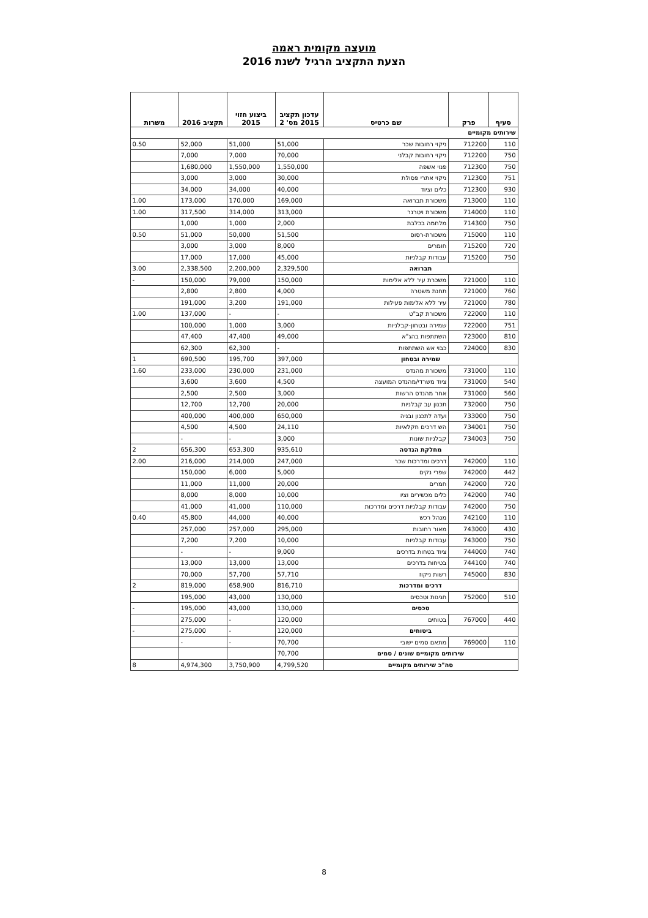מועצה מקומית ראמה
הצעת התקציב הרגיל לשנת 2016
| סעיף | פרק | שם כרטיס | עדכון תקציב 2015 מס' 2 | ביצוע חזוי 2015 | תקציב 2016 | משרות |
| --- | --- | --- | --- | --- | --- | --- |
| שירותים מקומיים | | | | | | |
| 110 | 712200 | ניקוי רחובות שכר | 51,000 | 51,000 | 52,000 | 0.50 |
| 750 | 712200 | ניקוי רחובות קבלני | 70,000 | 7,000 | 7,000 | |
| 750 | 712300 | פנוי אשפה | 1,550,000 | 1,550,000 | 1,680,000 | |
| 751 | 712300 | ניקוי אתרי פסולת | 30,000 | 3,000 | 3,000 | |
| 930 | 712300 | כלים וציוד | 40,000 | 34,000 | 34,000 | |
| 110 | 713000 | משכורת תברואה | 169,000 | 170,000 | 173,000 | 1.00 |
| 110 | 714000 | משכורת ויטרנר | 313,000 | 314,000 | 317,500 | 1.00 |
| 750 | 714300 | מלחמה בכלבת | 2,000 | 1,000 | 1,000 | |
| 110 | 715000 | משכורת-רסוס | 51,500 | 50,000 | 51,000 | 0.50 |
| 720 | 715200 | חומרים | 8,000 | 3,000 | 3,000 | |
| 750 | 715200 | עבודות קבלניות | 45,000 | 17,000 | 17,000 | |
| תברואה | | | 2,329,500 | 2,200,000 | 2,338,500 | 3.00 |
| 110 | 721000 | משכרת עיר ללא אלימות | 150,000 | 79,000 | 150,000 | - |
| 760 | 721000 | תחנת משטרה | 4,000 | 2,800 | 2,800 | |
| 780 | 721000 | עיר ללא אלימות פעילות | 191,000 | 3,200 | 191,000 | |
| 110 | 722000 | משכורת קב"ט | - | - | 137,000 | 1.00 |
| 751 | 722000 | שמירה ובטחון-קבלניות | 3,000 | 1,000 | 100,000 | |
| 810 | 723000 | השתתפות בהג"א | 49,000 | 47,400 | 47,400 | |
| 830 | 724000 | כבוי אש השתתפות | - | 62,300 | 62,300 | |
| שמירה ובטחון | | | 397,000 | 195,700 | 690,500 | 1 |
| 110 | 731000 | משכורת מהנדס | 231,000 | 230,000 | 233,000 | 1.60 |
| 540 | 731000 | ציוד משרדי/מהנדס המועצה | 4,500 | 3,600 | 3,600 | |
| 560 | 731000 | אחר מהנדס הרשות | 3,000 | 2,500 | 2,500 | |
| 750 | 732000 | תכנון עב קבלניות | 20,000 | 12,700 | 12,700 | |
| 750 | 733000 | ועדה לתכנון ובניה | 650,000 | 400,000 | 400,000 | |
| 750 | 734001 | הש דרכים חקלאיות | 24,110 | 4,500 | 4,500 | |
| 750 | 734003 | קבלניות שונות | 3,000 | - | - | |
| מחלקת הנדסה | | | 935,610 | 653,300 | 656,300 | 2 |
| 110 | 742000 | דרכים ומדרכות שכר | 247,000 | 214,000 | 216,000 | 2.00 |
| 442 | 742000 | שפרי נקים | 5,000 | 6,000 | 150,000 | |
| 720 | 742000 | חמרים | 20,000 | 11,000 | 11,000 | |
| 740 | 742000 | כלים מכשירים וציו | 10,000 | 8,000 | 8,000 | |
| 750 | 742000 | עבודות קבלניות דרכים ומדרכות | 110,000 | 41,000 | 41,000 | |
| 110 | 742100 | מנהל רכש | 40,000 | 44,000 | 45,800 | 0.40 |
| 430 | 743000 | מאור רחובות | 295,000 | 257,000 | 257,000 | |
| 750 | 743000 | עבודות קבלניות | 10,000 | 7,200 | 7,200 | |
| 740 | 744000 | ציוד בטחות בדרכים | 9,000 | - | - | |
| 740 | 744100 | בטיחות בדרכים | 13,000 | 13,000 | 13,000 | |
| 830 | 745000 | רשות ניקוז | 57,710 | 57,700 | 70,000 | |
| דרכים ומדרכות | | | 816,710 | 658,900 | 819,000 | 2 |
| 510 | 752000 | חגיגות וטכסים | 130,000 | 43,000 | 195,000 | |
| טכסים | | | 130,000 | 43,000 | 195,000 | - |
| 440 | 767000 | בטוחים | 120,000 | - | 275,000 | |
| ביטוחים | | | 120,000 | - | 275,000 | - |
| 110 | 769000 | מתאם סמים ישובי | 70,700 | - | - | |
| שירותים מקומיים שונים / סמים | | | 70,700 | | | |
| סה"כ שירותים מקומיים | | | 4,799,520 | 3,750,900 | 4,974,300 | 8 |
8